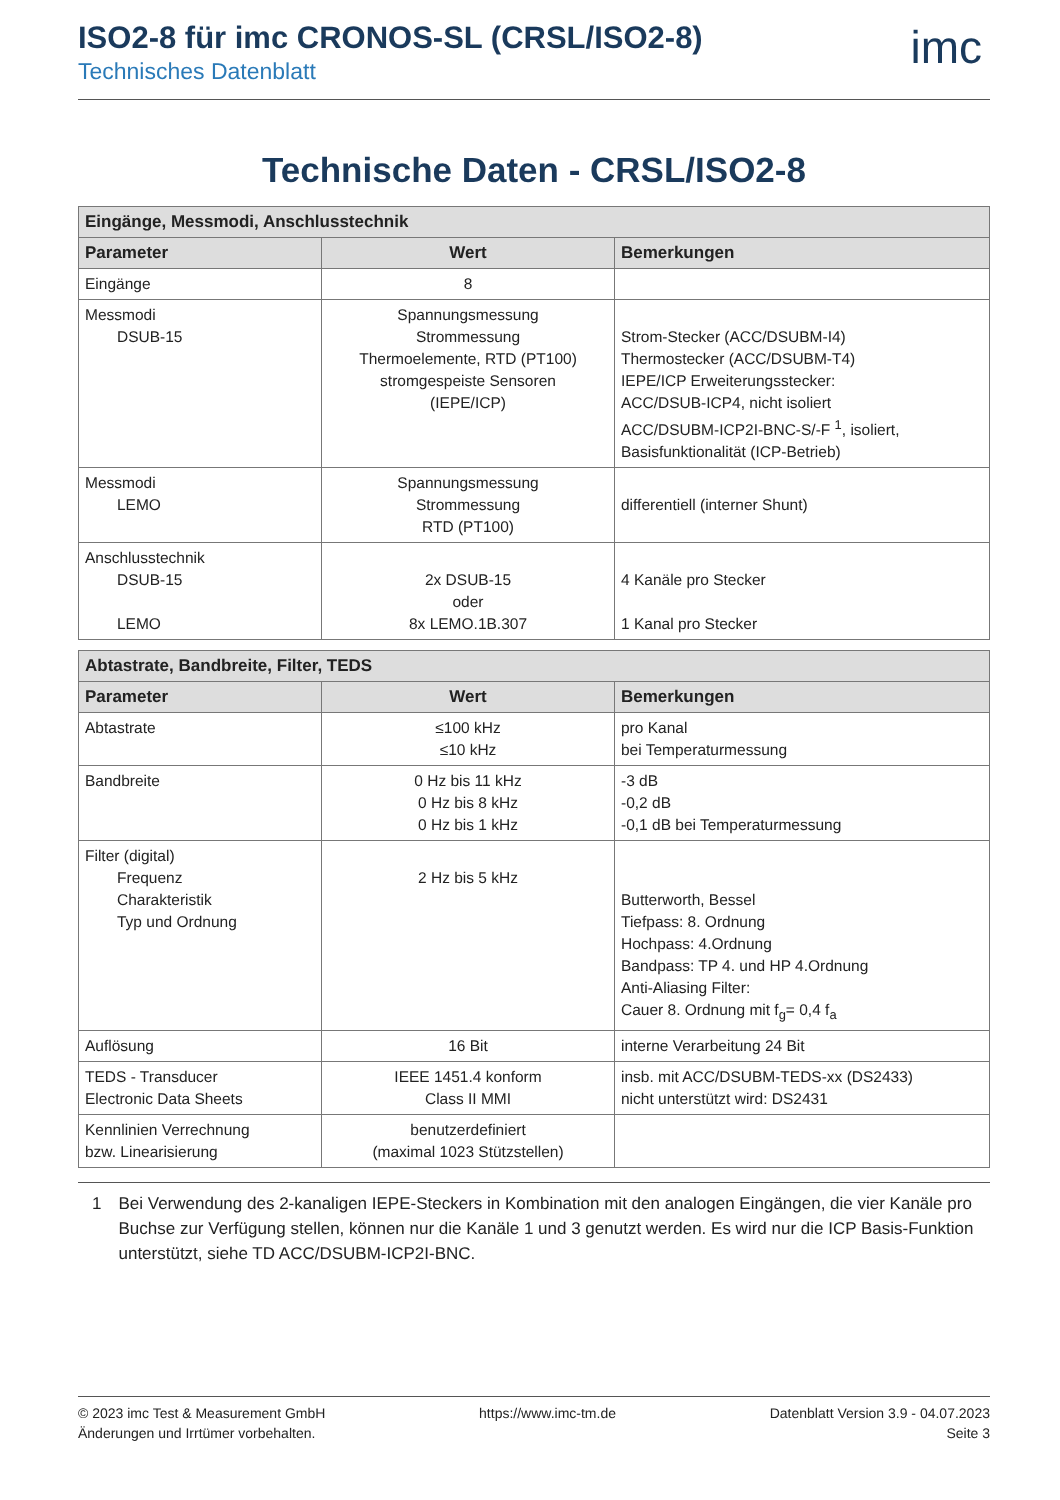ISO2-8 für imc CRONOS-SL (CRSL/ISO2-8)
Technisches Datenblatt
imc
Technische Daten - CRSL/ISO2-8
| Eingänge, Messmodi, Anschlusstechnik | | |
| --- | --- | --- |
| Parameter | Wert | Bemerkungen |
| Eingänge | 8 | |
| Messmodi DSUB-15 | Spannungsmessung Strommessung Thermoelemente, RTD (PT100) stromgespeiste Sensoren (IEPE/ICP) | Strom-Stecker (ACC/DSUBM-I4) Thermostecker (ACC/DSUBM-T4) IEPE/ICP Erweiterungsstecker: ACC/DSUB-ICP4, nicht isoliert ACC/DSUBM-ICP2I-BNC-S/-F <sup>1</sup>, isoliert, Basisfunktionalität (ICP-Betrieb) |
| Messmodi LEMO | Spannungsmessung Strommessung RTD (PT100) | differentiell (interner Shunt) |
| Anschlusstechnik DSUB-15 LEMO | 2x DSUB-15 oder 8x LEMO.1B.307 | 4 Kanäle pro Stecker 1 Kanal pro Stecker |
| Abtastrate, Bandbreite, Filter, TEDS | | |
| --- | --- | --- |
| Parameter | Wert | Bemerkungen |
| Abtastrate | ≤100 kHz ≤10 kHz | pro Kanal bei Temperaturmessung |
| Bandbreite | 0 Hz bis 11 kHz 0 Hz bis 8 kHz 0 Hz bis 1 kHz | -3 dB -0,2 dB -0,1 dB bei Temperaturmessung |
| Filter (digital) Frequenz Charakteristik Typ und Ordnung | 2 Hz bis 5 kHz | Butterworth, Bessel Tiefpass: 8. Ordnung Hochpass: 4.Ordnung Bandpass: TP 4. und HP 4.Ordnung Anti-Aliasing Filter: Cauer 8. Ordnung mit f<sub>g</sub>= 0,4 f<sub>a</sub> |
| Auflösung | 16 Bit | interne Verarbeitung 24 Bit |
| TEDS - Transducer Electronic Data Sheets | IEEE 1451.4 konform Class II MMI | insb. mit ACC/DSUBM-TEDS-xx (DS2433) nicht unterstützt wird: DS2431 |
| Kennlinien Verrechnung bzw. Linearisierung | benutzerdefiniert (maximal 1023 Stützstellen) | |
1 Bei Verwendung des 2-kanaligen IEPE-Steckers in Kombination mit den analogen Eingängen, die vier Kanäle pro Buchse zur Verfügung stellen, können nur die Kanäle 1 und 3 genutzt werden. Es wird nur die ICP Basis-Funktion unterstützt, siehe TD ACC/DSUBM-ICP2I-BNC.
© 2023 imc Test & Measurement GmbH
Änderungen und Irrtümer vorbehalten.
https://www.imc-tm.de Datenblatt Version 3.9 - 04.07.2023
Seite 3